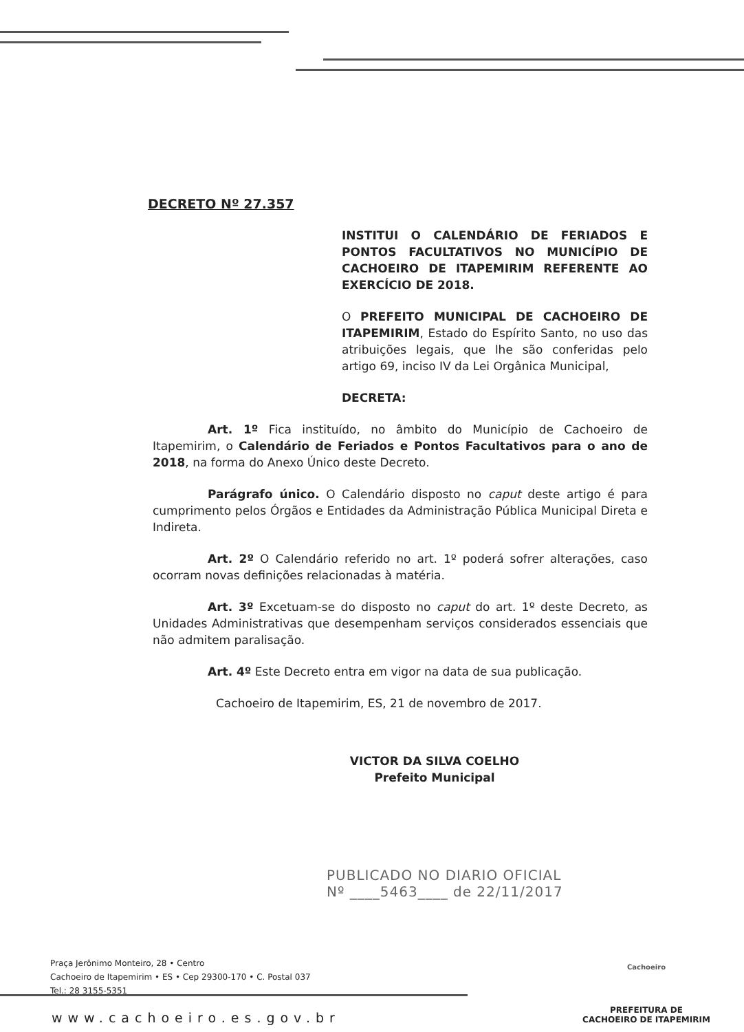DECRETO Nº 27.357
INSTITUI O CALENDÁRIO DE FERIADOS E PONTOS FACULTATIVOS NO MUNICÍPIO DE CACHOEIRO DE ITAPEMIRIM REFERENTE AO EXERCÍCIO DE 2018.
O PREFEITO MUNICIPAL DE CACHOEIRO DE ITAPEMIRIM, Estado do Espírito Santo, no uso das atribuições legais, que lhe são conferidas pelo artigo 69, inciso IV da Lei Orgânica Municipal,
DECRETA:
Art. 1º Fica instituído, no âmbito do Município de Cachoeiro de Itapemirim, o Calendário de Feriados e Pontos Facultativos para o ano de 2018, na forma do Anexo Único deste Decreto.
Parágrafo único. O Calendário disposto no caput deste artigo é para cumprimento pelos Órgãos e Entidades da Administração Pública Municipal Direta e Indireta.
Art. 2º O Calendário referido no art. 1º poderá sofrer alterações, caso ocorram novas definições relacionadas à matéria.
Art. 3º Excetuam-se do disposto no caput do art. 1º deste Decreto, as Unidades Administrativas que desempenham serviços considerados essenciais que não admitem paralisação.
Art. 4º Este Decreto entra em vigor na data de sua publicação.
Cachoeiro de Itapemirim, ES, 21 de novembro de 2017.
VICTOR DA SILVA COELHO
Prefeito Municipal
PUBLICADO NO DIARIO OFICIAL
Nº ____5463____ de 22/11/2017
Praça Jerônimo Monteiro, 28 • Centro
Cachoeiro de Itapemirim • ES • Cep 29300-170 • C. Postal 037
Tel.: 28 3155-5351
www.cachoeiro.es.gov.br
Cachoeiro
PREFEITURA DE
CACHOEIRO DE ITAPEMIRIM